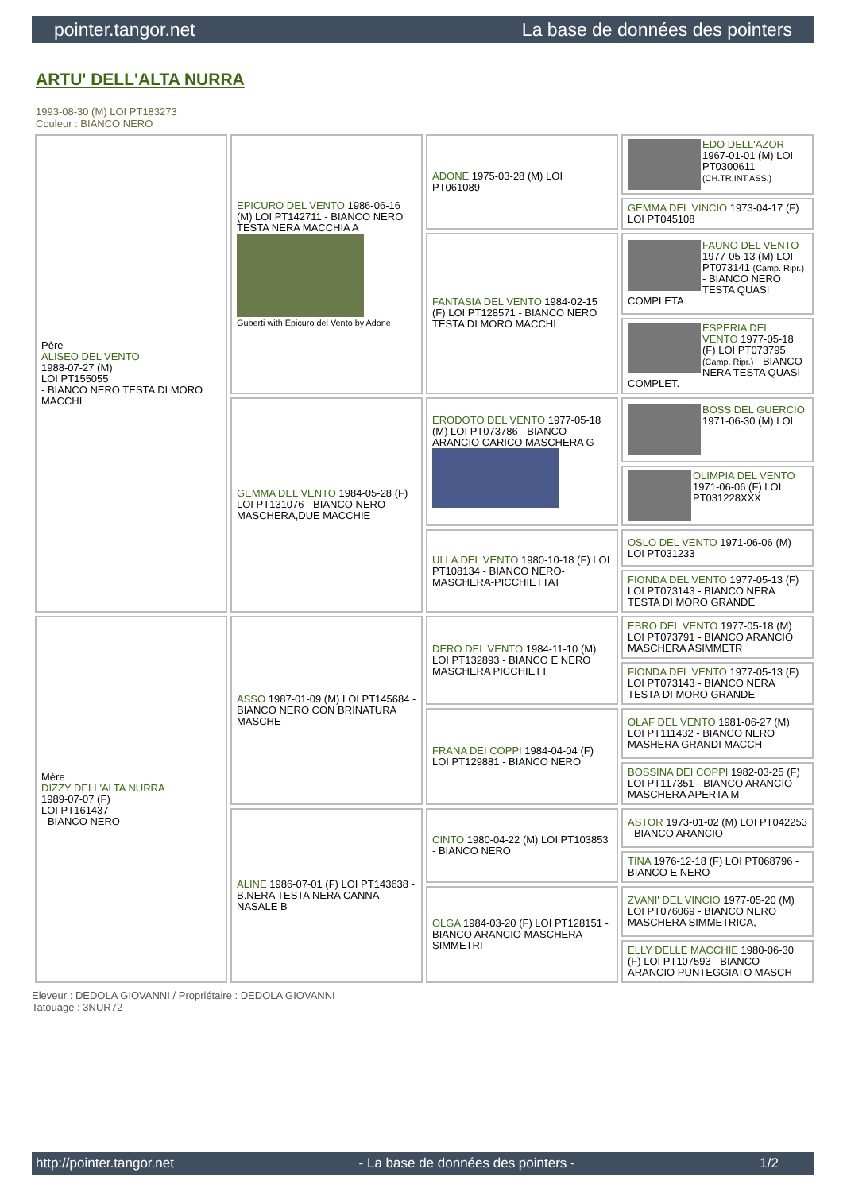pointer.tangor.net La base de données des pointers
ARTU' DELL'ALTA NURRA
1993-08-30 (M) LOI PT183273
Couleur : BIANCO NERO
| Père ALISEO DEL VENTO 1988-07-27 (M) LOI PT155055 - BIANCO NERO TESTA DI MORO MACCHI | EPICURO DEL VENTO 1986-06-16 (M) LOI PT142711 - BIANCO NERO TESTA NERA MACCHIA A Guberti with Epicuro del Vento by Adone | ADONE 1975-03-28 (M) LOI PT061089 | EDO DELL'AZOR 1967-01-01 (M) LOI PT0300611 (CH.TR.INT.ASS.) |
| | | | GEMMA DEL VINCIO 1973-04-17 (F) LOI PT045108 |
| | | FANTASIA DEL VENTO 1984-02-15 (F) LOI PT128571 - BIANCO NERO TESTA DI MORO MACCHI | FAUNO DEL VENTO 1977-05-13 (M) LOI PT073141 (Camp. Ripr.) - BIANCO NERO TESTA QUASI COMPLETA |
| | | | ESPERIA DEL VENTO 1977-05-18 (F) LOI PT073795 (Camp. Ripr.) - BIANCO NERA TESTA QUASI COMPLET. |
| | GEMMA DEL VENTO 1984-05-28 (F) LOI PT131076 - BIANCO NERO MASCHERA,DUE MACCHIE | ERODOTO DEL VENTO 1977-05-18 (M) LOI PT073786 - BIANCO ARANCIO CARICO MASCHERA G | BOSS DEL GUERCIO 1971-06-30 (M) LOI |
| | | | OLIMPIA DEL VENTO 1971-06-06 (F) LOI PT031228XXX |
| | | ULLA DEL VENTO 1980-10-18 (F) LOI PT108134 - BIANCO NERO-MASCHERA-PICCHIETTAT | OSLO DEL VENTO 1971-06-06 (M) LOI PT031233 |
| | | | FIONDA DEL VENTO 1977-05-13 (F) LOI PT073143 - BIANCO NERA TESTA DI MORO GRANDE |
| Mère DIZZY DELL'ALTA NURRA 1989-07-07 (F) LOI PT161437 - BIANCO NERO | ASSO 1987-01-09 (M) LOI PT145684 - BIANCO NERO CON BRINATURA MASCHE | DERO DEL VENTO 1984-11-10 (M) LOI PT132893 - BIANCO E NERO MASCHERA PICCHIETT | EBRO DEL VENTO 1977-05-18 (M) LOI PT073791 - BIANCO ARANCIO MASCHERA ASIMMETR |
| | | | FIONDA DEL VENTO 1977-05-13 (F) LOI PT073143 - BIANCO NERA TESTA DI MORO GRANDE |
| | | FRANA DEI COPPI 1984-04-04 (F) LOI PT129881 - BIANCO NERO | OLAF DEL VENTO 1981-06-27 (M) LOI PT111432 - BIANCO NERO MASHERA GRANDI MACCH |
| | | | BOSSINA DEI COPPI 1982-03-25 (F) LOI PT117351 - BIANCO ARANCIO MASCHERA APERTA M |
| | ALINE 1986-07-01 (F) LOI PT143638 - B.NERA TESTA NERA CANNA NASALE B | CINTO 1980-04-22 (M) LOI PT103853 - BIANCO NERO | ASTOR 1973-01-02 (M) LOI PT042253 - BIANCO ARANCIO |
| | | | TINA 1976-12-18 (F) LOI PT068796 - BIANCO E NERO |
| | | OLGA 1984-03-20 (F) LOI PT128151 - BIANCO ARANCIO MASCHERA SIMMETRI | ZVANI' DEL VINCIO 1977-05-20 (M) LOI PT076069 - BIANCO NERO MASCHERA SIMMETRICA, |
| | | | ELLY DELLE MACCHIE 1980-06-30 (F) LOI PT107593 - BIANCO ARANCIO PUNTEGGIATO MASCH |
Eleveur : DEDOLA GIOVANNI / Propriétaire : DEDOLA GIOVANNI
Tatouage : 3NUR72
http://pointer.tangor.net - La base de données des pointers - 1/2